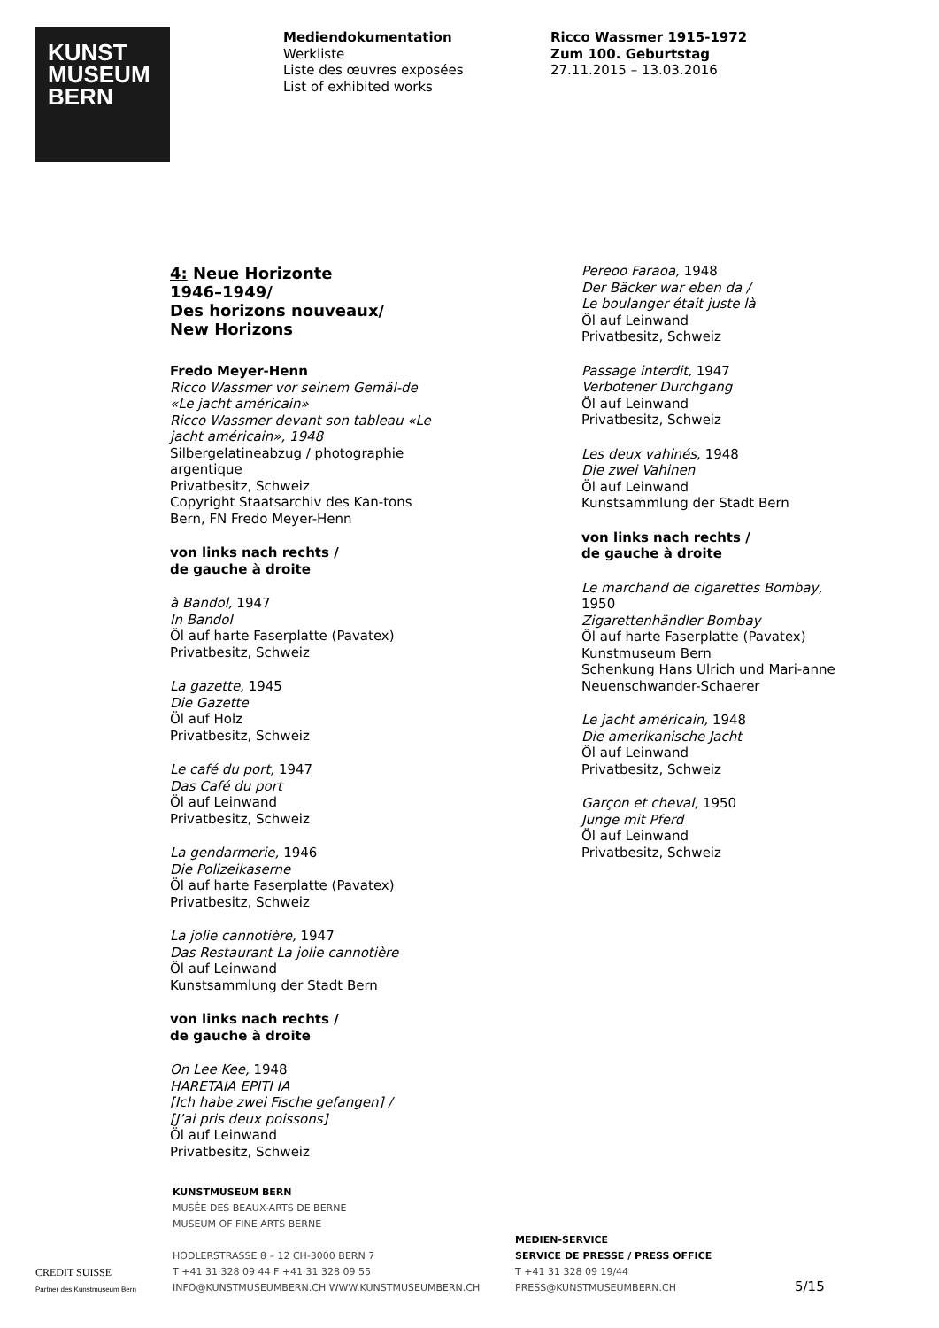KUNST
MUSEUM
BERN
Mediendokumentation
Werkliste
Liste des œuvres exposées
List of exhibited works
Ricco Wassmer 1915-1972
Zum 100. Geburtstag
27.11.2015 – 13.03.2016
4: Neue Horizonte
1946–1949/
Des horizons nouveaux/
New Horizons
Fredo Meyer-Henn
Ricco Wassmer vor seinem Gemäl-de «Le jacht américain»
Ricco Wassmer devant son tableau «Le jacht américain», 1948
Silbergelatineabzug / photographie argentique
Privatbesitz, Schweiz
Copyright Staatsarchiv des Kan-tons Bern, FN Fredo Meyer-Henn
von links nach rechts /
de gauche à droite
à Bandol, 1947
In Bandol
Öl auf harte Faserplatte (Pavatex)
Privatbesitz, Schweiz
La gazette, 1945
Die Gazette
Öl auf Holz
Privatbesitz, Schweiz
Le café du port, 1947
Das Café du port
Öl auf Leinwand
Privatbesitz, Schweiz
La gendarmerie, 1946
Die Polizeikaserne
Öl auf harte Faserplatte (Pavatex)
Privatbesitz, Schweiz
La jolie cannotière, 1947
Das Restaurant La jolie cannotière
Öl auf Leinwand
Kunstsammlung der Stadt Bern
von links nach rechts /
de gauche à droite
On Lee Kee, 1948
HARETAIA EPITI IA
[Ich habe zwei Fische gefangen] /
[J’ai pris deux poissons]
Öl auf Leinwand
Privatbesitz, Schweiz
Pereoo Faraoa, 1948
Der Bäcker war eben da /
Le boulanger était juste là
Öl auf Leinwand
Privatbesitz, Schweiz
Passage interdit, 1947
Verbotener Durchgang
Öl auf Leinwand
Privatbesitz, Schweiz
Les deux vahinés, 1948
Die zwei Vahinen
Öl auf Leinwand
Kunstsammlung der Stadt Bern
von links nach rechts /
de gauche à droite
Le marchand de cigarettes Bombay, 1950
Zigarettenhändler Bombay
Öl auf harte Faserplatte (Pavatex)
Kunstmuseum Bern
Schenkung Hans Ulrich und Mari-anne Neuenschwander-Schaerer
Le jacht américain, 1948
Die amerikanische Jacht
Öl auf Leinwand
Privatbesitz, Schweiz
Garçon et cheval, 1950
Junge mit Pferd
Öl auf Leinwand
Privatbesitz, Schweiz
CREDIT SUISSE
Partner des Kunstmuseum Bern
KUNSTMUSEUM BERN
MUSÉE DES BEAUX-ARTS DE BERNE
MUSEUM OF FINE ARTS BERNE
HODLERSTRASSE 8 – 12 CH-3000 BERN 7
T +41 31 328 09 44 F +41 31 328 09 55
INFO@KUNSTMUSEUMBERN.CH WWW.KUNSTMUSEUMBERN.CH
MEDIEN-SERVICE
SERVICE DE PRESSE / PRESS OFFICE
T +41 31 328 09 19/44
PRESS@KUNSTMUSEUMBERN.CH
5/15